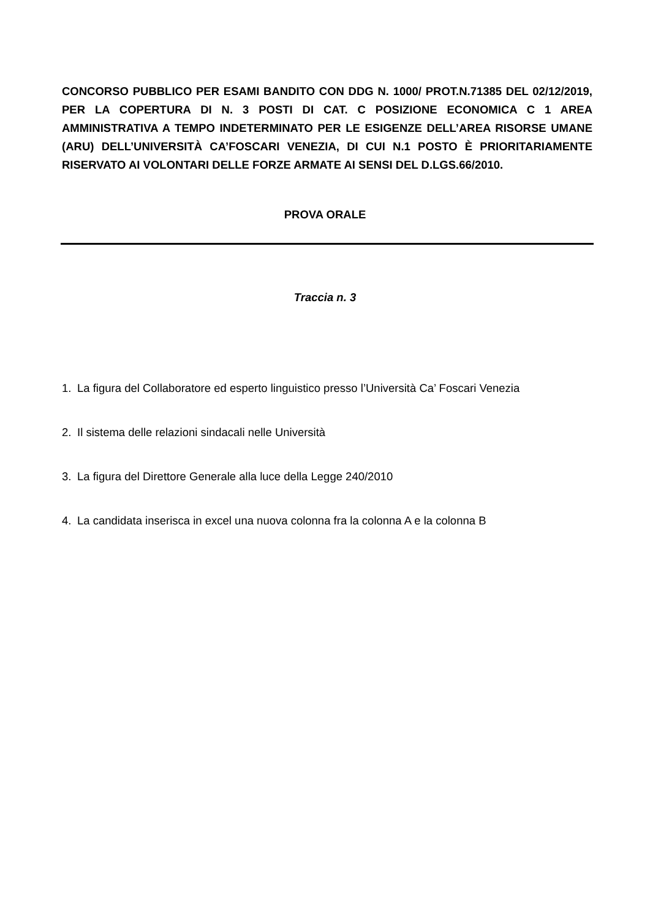CONCORSO PUBBLICO PER ESAMI BANDITO CON DDG N. 1000/ PROT.N.71385 DEL 02/12/2019, PER LA COPERTURA DI N. 3 POSTI DI CAT. C POSIZIONE ECONOMICA C 1 AREA AMMINISTRATIVA A TEMPO INDETERMINATO PER LE ESIGENZE DELL’AREA RISORSE UMANE (ARU) DELL’UNIVERSITÀ CA’FOSCARI VENEZIA, DI CUI N.1 POSTO È PRIORITARIAMENTE RISERVATO AI VOLONTARI DELLE FORZE ARMATE AI SENSI DEL D.LGS.66/2010.
PROVA ORALE
Traccia n. 3
1. La figura del Collaboratore ed esperto linguistico presso l’Università Ca’ Foscari Venezia
2. Il sistema delle relazioni sindacali nelle Università
3. La figura del Direttore Generale alla luce della Legge 240/2010
4. La candidata inserisca in excel una nuova colonna fra la colonna A e la colonna B